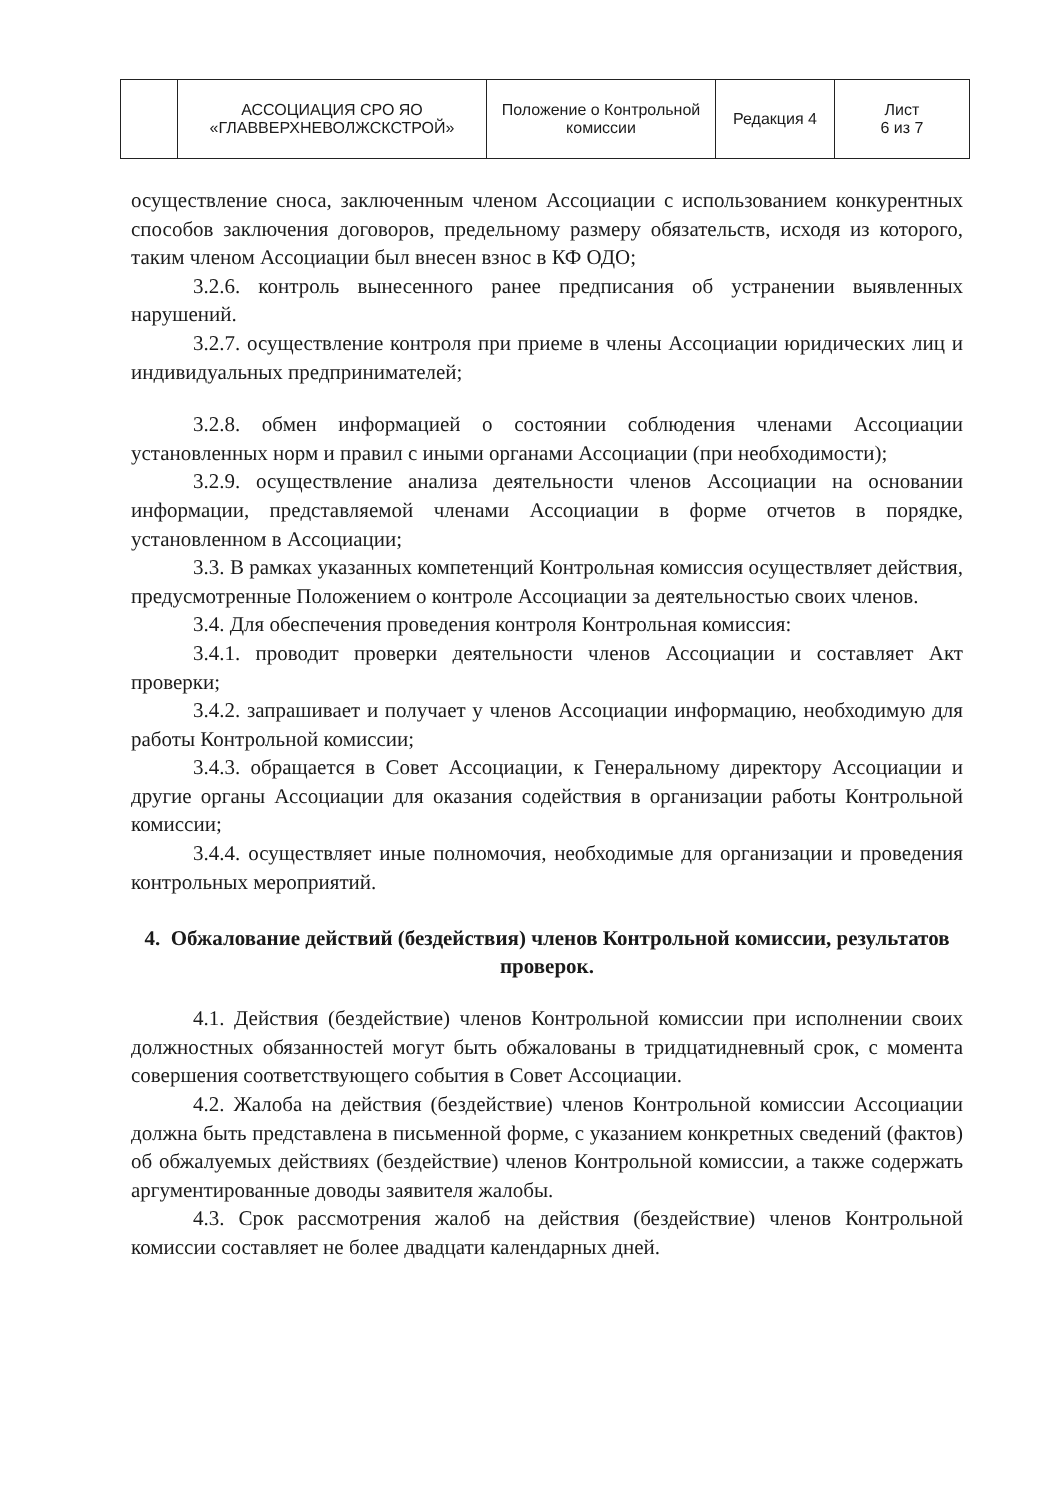| | АССОЦИАЦИЯ СРО ЯО «ГЛАВВЕРХНЕВОЛЖСКСТРОЙ» | Положение о Контрольной комиссии | Редакция 4 | Лист 6 из 7 |
осуществление сноса, заключенным членом Ассоциации с использованием конкурентных способов заключения договоров, предельному размеру обязательств, исходя из которого, таким членом Ассоциации был внесен взнос в КФ ОДО;
3.2.6. контроль вынесенного ранее предписания об устранении выявленных нарушений.
3.2.7. осуществление контроля при приеме в члены Ассоциации юридических лиц и индивидуальных предпринимателей;
3.2.8. обмен информацией о состоянии соблюдения членами Ассоциации установленных норм и правил с иными органами Ассоциации (при необходимости);
3.2.9. осуществление анализа деятельности членов Ассоциации на основании информации, представляемой членами Ассоциации в форме отчетов в порядке, установленном в Ассоциации;
3.3. В рамках указанных компетенций Контрольная комиссия осуществляет действия, предусмотренные Положением о контроле Ассоциации за деятельностью своих членов.
3.4. Для обеспечения проведения контроля Контрольная комиссия:
3.4.1. проводит проверки деятельности членов Ассоциации и составляет Акт проверки;
3.4.2. запрашивает и получает у членов Ассоциации информацию, необходимую для работы Контрольной комиссии;
3.4.3. обращается в Совет Ассоциации, к Генеральному директору Ассоциации и другие органы Ассоциации для оказания содействия в организации работы Контрольной комиссии;
3.4.4. осуществляет иные полномочия, необходимые для организации и проведения контрольных мероприятий.
4. Обжалование действий (бездействия) членов Контрольной комиссии, результатов проверок.
4.1. Действия (бездействие) членов Контрольной комиссии при исполнении своих должностных обязанностей могут быть обжалованы в тридцатидневный срок, с момента совершения соответствующего события в Совет Ассоциации.
4.2. Жалоба на действия (бездействие) членов Контрольной комиссии Ассоциации должна быть представлена в письменной форме, с указанием конкретных сведений (фактов) об обжалуемых действиях (бездействие) членов Контрольной комиссии, а также содержать аргументированные доводы заявителя жалобы.
4.3. Срок рассмотрения жалоб на действия (бездействие) членов Контрольной комиссии составляет не более двадцати календарных дней.